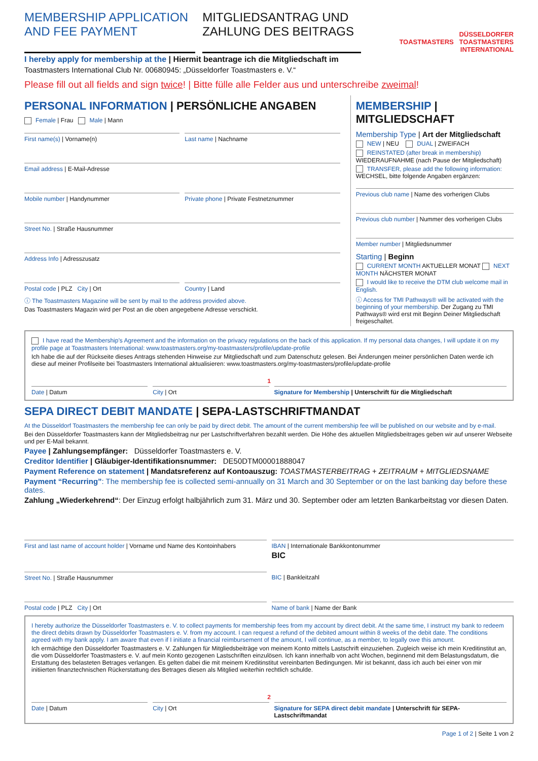MEMBERSHIP APPLICATION
AND FEE PAYMENT
MITGLIEDSANTRAG UND
ZAHLUNG DES BEITRAGS
DÜSSELDORFER
TOASTMASTERS TOASTMASTERS INTERNATIONAL
I hereby apply for membership at the | Hiermit beantrage ich die Mitgliedschaft im
Toastmasters International Club Nr. 00680945: „Düsseldorfer Toastmasters e. V.“
Please fill out all fields and sign twice! | Bitte fülle alle Felder aus und unterschreibe zweimal!
PERSONAL INFORMATION | PERSÖNLICHE ANGABEN
Female | Frau Male | Mann
First name(s) | Vorname(n) Last name | Nachname
Email address | E-Mail-Adresse
Mobile number | Handynummer Private phone | Private Festnetznummer
Street No. | Straße Hausnummer
Address Info | Adresszusatz
Postal code | PLZ City | Ort Country | Land
ⓘ The Toastmasters Magazine will be sent by mail to the address provided above.
Das Toastmasters Magazin wird per Post an die oben angegebene Adresse verschickt.
MEMBERSHIP | MITGLIEDSCHAFT
Membership Type | Art der Mitgliedschaft
NEW | NEU DUAL | ZWEIFACH
REINSTATED (after break in membership) WIEDERAUFNAHME (nach Pause der Mitgliedschaft)
TRANSFER, please add the following information: WECHSEL, bitte folgende Angaben ergänzen:
Previous club name | Name des vorherigen Clubs
Previous club number | Nummer des vorherigen Clubs
Member number | Mitgliedsnummer
Starting | Beginn
CURRENT MONTH AKTUELLER MONAT NEXT MONTH NÄCHSTER MONAT
I would like to receive the DTM club welcome mail in English.
ⓘ Access for TMI Pathways® will be activated with the beginning of your membership. Der Zugang zu TMI Pathways® wird erst mit Beginn Deiner Mitgliedschaft freigeschaltet.
I have read the Membership’s Agreement and the information on the privacy regulations on the back of this application. If my personal data changes, I will update it on my profile page at Toastmasters International: www.toastmasters.org/my-toastmasters/profile/update-profile
Ich habe die auf der Rückseite dieses Antrags stehenden Hinweise zur Mitgliedschaft und zum Datenschutz gelesen. Bei Änderungen meiner persönlichen Daten werde ich diese auf meiner Profilseite bei Toastmasters International aktualisieren: www.toastmasters.org/my-toastmasters/profile/update-profile
1
Date | Datum City | Ort Signature for Membership | Unterschrift für die Mitgliedschaft
SEPA DIRECT DEBIT MANDATE | SEPA-LASTSCHRIFTMANDAT
At the Düsseldorf Toastmasters the membership fee can only be paid by direct debit. The amount of the current membership fee will be published on our website and by e-mail.
Bei den Düsseldorfer Toastmasters kann der Mitgliedsbeitrag nur per Lastschriftverfahren bezahlt werden. Die Höhe des aktuellen Mitgliedsbeitrages geben wir auf unserer Webseite und per E-Mail bekannt.
Payee | Zahlungsempfänger: Düsseldorfer Toastmasters e. V.
Creditor Identifier | Gläubiger-Identifikationsnummer: DE50DTM00001888047
Payment Reference on statement | Mandatsreferenz auf Kontoauszug: TOASTMASTERBEITRAG + ZEITRAUM + MITGLIEDSNAME
Payment “Recurring”: The membership fee is collected semi-annually on 31 March and 30 September or on the last banking day before these dates.
Zahlung „Wiederkehrend“: Der Einzug erfolgt halbjährlich zum 31. März und 30. September oder am letzten Bankarbeitstag vor diesen Daten.
First and last name of account holder | Vorname und Name des Kontoinhabers
IBAN | Internationale Bankkontonummer
BIC
Street No. | Straße Hausnummer BIC | Bankleitzahl
Postal code | PLZ City | Ort Name of bank | Name der Bank
I hereby authorize the Düsseldorfer Toastmasters e. V. to collect payments for membership fees from my account by direct debit. At the same time, I instruct my bank to redeem the direct debits drawn by Düsseldorfer Toastmasters e. V. from my account. I can request a refund of the debited amount within 8 weeks of the debit date. The conditions agreed with my bank apply. I am aware that even if I initiate a financial reimbursement of the amount, I will continue, as a member, to legally owe this amount.
Ich ermächtige den Düsseldorfer Toastmasters e. V. Zahlungen für Mitgliedsbeiträge von meinem Konto mittels Lastschrift einzuziehen. Zugleich weise ich mein Kreditinstitut an, die vom Düsseldorfer Toastmasters e. V. auf mein Konto gezogenen Lastschriften einzulösen. Ich kann innerhalb von acht Wochen, beginnend mit dem Belastungsdatum, die Erstattung des belasteten Betrages verlangen. Es gelten dabei die mit meinem Kreditinstitut vereinbarten Bedingungen. Mir ist bekannt, dass ich auch bei einer von mir initiierten finanztechnischen Rückerstattung des Betrages diesen als Mitglied weiterhin rechtlich schulde.
2
Date | Datum City | Ort Signature for SEPA direct debit mandate | Unterschrift für SEPA-Lastschriftmandat
Page 1 of 2 | Seite 1 von 2